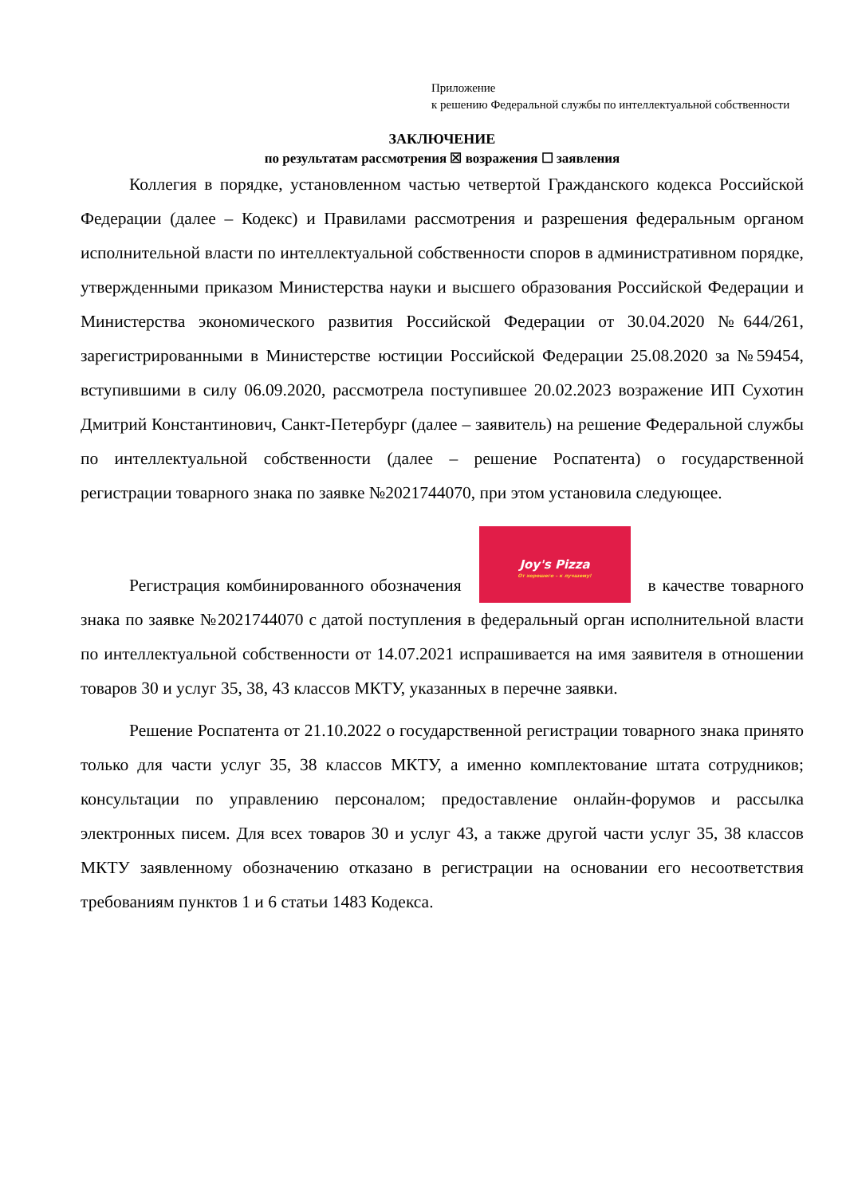Приложение
к решению Федеральной службы по интеллектуальной собственности
ЗАКЛЮЧЕНИЕ
по результатам рассмотрения ☒ возражения ☐ заявления
Коллегия в порядке, установленном частью четвертой Гражданского кодекса Российской Федерации (далее – Кодекс) и Правилами рассмотрения и разрешения федеральным органом исполнительной власти по интеллектуальной собственности споров в административном порядке, утвержденными приказом Министерства науки и высшего образования Российской Федерации и Министерства экономического развития Российской Федерации от 30.04.2020 №644/261, зарегистрированными в Министерстве юстиции Российской Федерации 25.08.2020 за №59454, вступившими в силу 06.09.2020, рассмотрела поступившее 20.02.2023 возражение ИП Сухотин Дмитрий Константинович, Санкт-Петербург (далее – заявитель) на решение Федеральной службы по интеллектуальной собственности (далее – решение Роспатента) о государственной регистрации товарного знака по заявке №2021744070, при этом установила следующее.
Регистрация комбинированного обозначения Joy's Pizza От хорошего – к лучшему! в качестве товарного знака по заявке №2021744070 с датой поступления в федеральный орган исполнительной власти по интеллектуальной собственности от 14.07.2021 испрашивается на имя заявителя в отношении товаров 30 и услуг 35, 38, 43 классов МКТУ, указанных в перечне заявки.
Решение Роспатента от 21.10.2022 о государственной регистрации товарного знака принято только для части услуг 35, 38 классов МКТУ, а именно комплектование штата сотрудников; консультации по управлению персоналом; предоставление онлайн-форумов и рассылка электронных писем. Для всех товаров 30 и услуг 43, а также другой части услуг 35, 38 классов МКТУ заявленному обозначению отказано в регистрации на основании его несоответствия требованиям пунктов 1 и 6 статьи 1483 Кодекса.